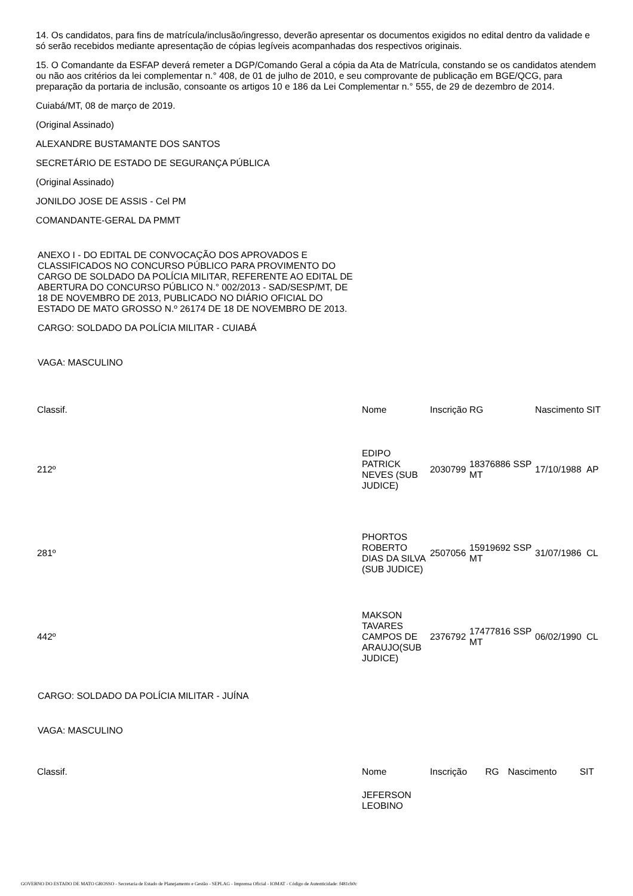14. Os candidatos, para fins de matrícula/inclusão/ingresso, deverão apresentar os documentos exigidos no edital dentro da validade e só serão recebidos mediante apresentação de cópias legíveis acompanhadas dos respectivos originais.
15. O Comandante da ESFAP deverá remeter a DGP/Comando Geral a cópia da Ata de Matrícula, constando se os candidatos atendem ou não aos critérios da lei complementar n.° 408, de 01 de julho de 2010, e seu comprovante de publicação em BGE/QCG, para preparação da portaria de inclusão, consoante os artigos 10 e 186 da Lei Complementar n.° 555, de 29 de dezembro de 2014.
Cuiabá/MT, 08 de março de 2019.
(Original Assinado)
ALEXANDRE BUSTAMANTE DOS SANTOS
SECRETÁRIO DE ESTADO DE SEGURANÇA PÚBLICA
(Original Assinado)
JONILDO JOSE DE ASSIS - Cel PM
COMANDANTE-GERAL DA PMMT
ANEXO I - DO EDITAL DE CONVOCAÇÃO DOS APROVADOS E CLASSIFICADOS NO CONCURSO PÚBLICO PARA PROVIMENTO DO CARGO DE SOLDADO DA POLÍCIA MILITAR, REFERENTE AO EDITAL DE ABERTURA DO CONCURSO PÚBLICO N.° 002/2013 - SAD/SESP/MT, DE 18 DE NOVEMBRO DE 2013, PUBLICADO NO DIÁRIO OFICIAL DO ESTADO DE MATO GROSSO N.º 26174 DE 18 DE NOVEMBRO DE 2013.
CARGO: SOLDADO DA POLÍCIA MILITAR - CUIABÁ
VAGA: MASCULINO
| Classif. | Nome | Inscrição | RG | Nascimento | SIT |
| 212º | EDIPO PATRICK NEVES (SUB JUDICE) | 2030799 | 18376886 SSP MT | 17/10/1988 | AP |
| 281º | PHORTOS ROBERTO DIAS DA SILVA (SUB JUDICE) | 2507056 | 15919692 SSP MT | 31/07/1986 | CL |
| 442º | MAKSON TAVARES CAMPOS DE ARAUJO(SUB JUDICE) | 2376792 | 17477816 SSP MT | 06/02/1990 | CL |
CARGO: SOLDADO DA POLÍCIA MILITAR - JUÍNA
VAGA: MASCULINO
| Classif. | Nome | Inscrição | RG | Nascimento | SIT |
| | JEFERSON LEOBINO | | | | |
GOVERNO DO ESTADO DE MATO GROSSO - Secretaria de Estado de Planejamento e Gestão - SEPLAG - Imprensa Oficial - IOMAT - Código de Autenticidade: f481cb0c